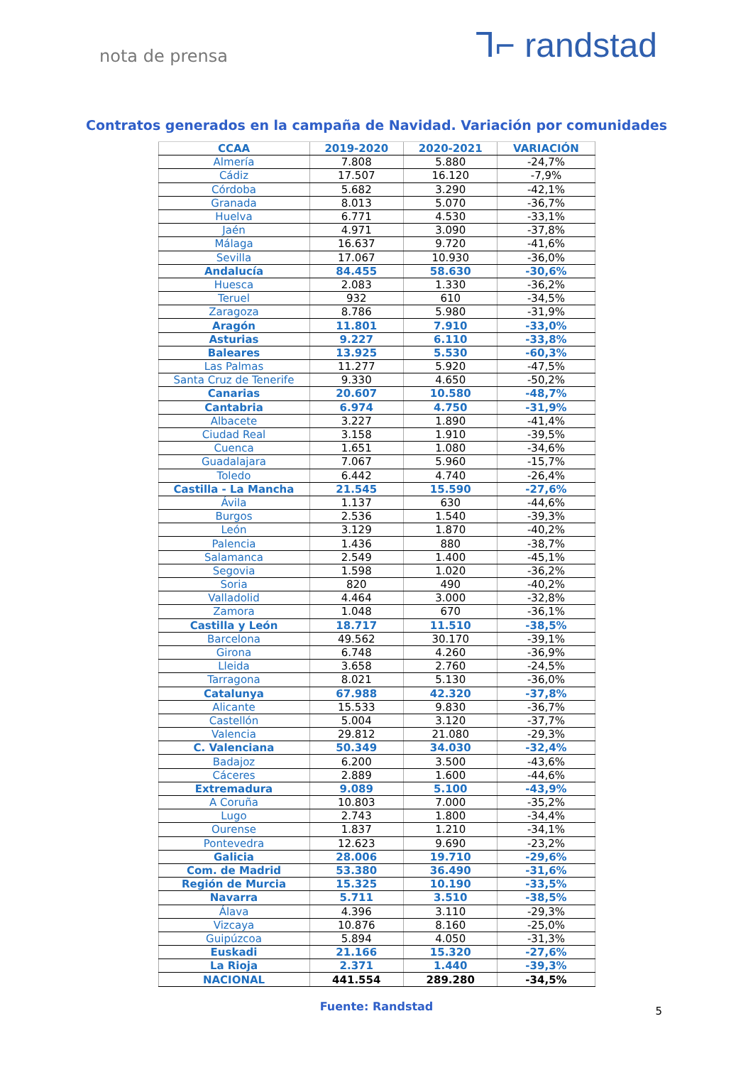nota de prensa
⅂⌐ randstad
Contratos generados en la campaña de Navidad. Variación por comunidades
| CCAA | 2019-2020 | 2020-2021 | VARIACIÓN |
| --- | --- | --- | --- |
| Almería | 7.808 | 5.880 | -24,7% |
| Cádiz | 17.507 | 16.120 | -7,9% |
| Córdoba | 5.682 | 3.290 | -42,1% |
| Granada | 8.013 | 5.070 | -36,7% |
| Huelva | 6.771 | 4.530 | -33,1% |
| Jaén | 4.971 | 3.090 | -37,8% |
| Málaga | 16.637 | 9.720 | -41,6% |
| Sevilla | 17.067 | 10.930 | -36,0% |
| Andalucía | 84.455 | 58.630 | -30,6% |
| Huesca | 2.083 | 1.330 | -36,2% |
| Teruel | 932 | 610 | -34,5% |
| Zaragoza | 8.786 | 5.980 | -31,9% |
| Aragón | 11.801 | 7.910 | -33,0% |
| Asturias | 9.227 | 6.110 | -33,8% |
| Baleares | 13.925 | 5.530 | -60,3% |
| Las Palmas | 11.277 | 5.920 | -47,5% |
| Santa Cruz de Tenerife | 9.330 | 4.650 | -50,2% |
| Canarias | 20.607 | 10.580 | -48,7% |
| Cantabria | 6.974 | 4.750 | -31,9% |
| Albacete | 3.227 | 1.890 | -41,4% |
| Ciudad Real | 3.158 | 1.910 | -39,5% |
| Cuenca | 1.651 | 1.080 | -34,6% |
| Guadalajara | 7.067 | 5.960 | -15,7% |
| Toledo | 6.442 | 4.740 | -26,4% |
| Castilla - La Mancha | 21.545 | 15.590 | -27,6% |
| Ávila | 1.137 | 630 | -44,6% |
| Burgos | 2.536 | 1.540 | -39,3% |
| León | 3.129 | 1.870 | -40,2% |
| Palencia | 1.436 | 880 | -38,7% |
| Salamanca | 2.549 | 1.400 | -45,1% |
| Segovia | 1.598 | 1.020 | -36,2% |
| Soria | 820 | 490 | -40,2% |
| Valladolid | 4.464 | 3.000 | -32,8% |
| Zamora | 1.048 | 670 | -36,1% |
| Castilla y León | 18.717 | 11.510 | -38,5% |
| Barcelona | 49.562 | 30.170 | -39,1% |
| Girona | 6.748 | 4.260 | -36,9% |
| Lleida | 3.658 | 2.760 | -24,5% |
| Tarragona | 8.021 | 5.130 | -36,0% |
| Catalunya | 67.988 | 42.320 | -37,8% |
| Alicante | 15.533 | 9.830 | -36,7% |
| Castellón | 5.004 | 3.120 | -37,7% |
| Valencia | 29.812 | 21.080 | -29,3% |
| C. Valenciana | 50.349 | 34.030 | -32,4% |
| Badajoz | 6.200 | 3.500 | -43,6% |
| Cáceres | 2.889 | 1.600 | -44,6% |
| Extremadura | 9.089 | 5.100 | -43,9% |
| A Coruña | 10.803 | 7.000 | -35,2% |
| Lugo | 2.743 | 1.800 | -34,4% |
| Ourense | 1.837 | 1.210 | -34,1% |
| Pontevedra | 12.623 | 9.690 | -23,2% |
| Galicia | 28.006 | 19.710 | -29,6% |
| Com. de Madrid | 53.380 | 36.490 | -31,6% |
| Región de Murcia | 15.325 | 10.190 | -33,5% |
| Navarra | 5.711 | 3.510 | -38,5% |
| Álava | 4.396 | 3.110 | -29,3% |
| Vizcaya | 10.876 | 8.160 | -25,0% |
| Guipúzcoa | 5.894 | 4.050 | -31,3% |
| Euskadi | 21.166 | 15.320 | -27,6% |
| La Rioja | 2.371 | 1.440 | -39,3% |
| NACIONAL | 441.554 | 289.280 | -34,5% |
Fuente: Randstad
5